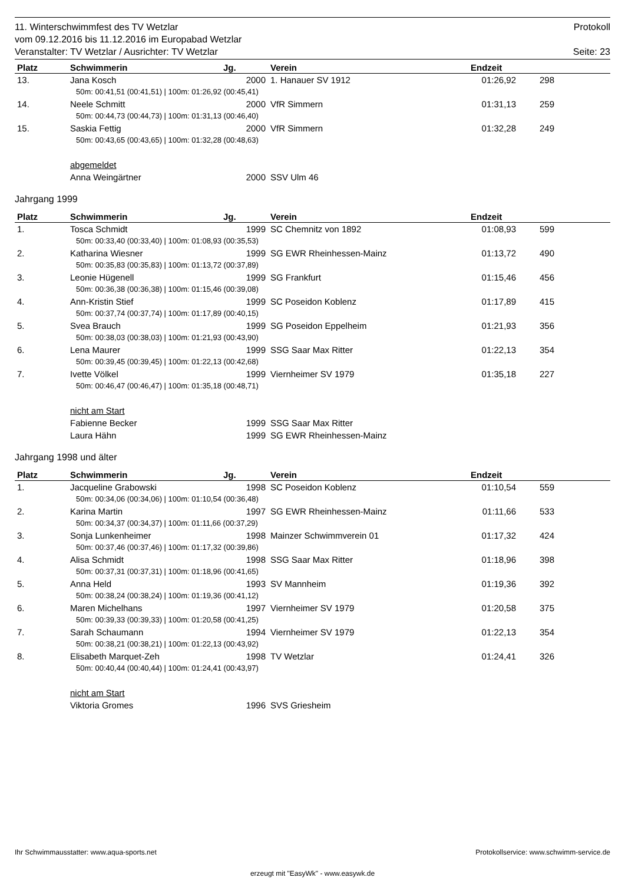11. Winterschwimmfest des TV Wetzlar Protokoll
vom 09.12.2016 bis 11.12.2016 im Europabad Wetzlar
Veranstalter: TV Wetzlar / Ausrichter: TV Wetzlar Seite: 23
| Platz | Schwimmerin | Jg. | Verein | Endzeit | | |
| --- | --- | --- | --- | --- | --- | --- |
| 13. | Jana Kosch | 2000 | 1. Hanauer SV 1912 | 01:26,92 | 298 | |
| 50m: 00:41,51 (00:41,51) / 100m: 01:26,92 (00:45,41) | | | | | | |
| 14. | Neele Schmitt | 2000 | VfR Simmern | 01:31,13 | 259 | |
| 50m: 00:44,73 (00:44,73) / 100m: 01:31,13 (00:46,40) | | | | | | |
| 15. | Saskia Fettig | 2000 | VfR Simmern | 01:32,28 | 249 | |
| 50m: 00:43,65 (00:43,65) / 100m: 01:32,28 (00:48,63) | | | | | | |
| | abgemeldet | | | | | |
| | Anna Weingärtner | 2000 | SSV Ulm 46 | | | |
Jahrgang 1999
| Platz | Schwimmerin | Jg. | Verein | Endzeit | | |
| --- | --- | --- | --- | --- | --- | --- |
| 1. | Tosca Schmidt | 1999 | SC Chemnitz von 1892 | 01:08,93 | 599 | |
| 50m: 00:33,40 (00:33,40) / 100m: 01:08,93 (00:35,53) | | | | | | |
| 2. | Katharina Wiesner | 1999 | SG EWR Rheinhessen-Mainz | 01:13,72 | 490 | |
| 50m: 00:35,83 (00:35,83) / 100m: 01:13,72 (00:37,89) | | | | | | |
| 3. | Leonie Hügenell | 1999 | SG Frankfurt | 01:15,46 | 456 | |
| 50m: 00:36,38 (00:36,38) / 100m: 01:15,46 (00:39,08) | | | | | | |
| 4. | Ann-Kristin Stief | 1999 | SC Poseidon Koblenz | 01:17,89 | 415 | |
| 50m: 00:37,74 (00:37,74) / 100m: 01:17,89 (00:40,15) | | | | | | |
| 5. | Svea Brauch | 1999 | SG Poseidon Eppelheim | 01:21,93 | 356 | |
| 50m: 00:38,03 (00:38,03) / 100m: 01:21,93 (00:43,90) | | | | | | |
| 6. | Lena Maurer | 1999 | SSG Saar Max Ritter | 01:22,13 | 354 | |
| 50m: 00:39,45 (00:39,45) / 100m: 01:22,13 (00:42,68) | | | | | | |
| 7. | Ivette Völkel | 1999 | Viernheimer SV 1979 | 01:35,18 | 227 | |
| 50m: 00:46,47 (00:46,47) / 100m: 01:35,18 (00:48,71) | | | | | | |
| | nicht am Start | | | | | |
| | Fabienne Becker | 1999 | SSG Saar Max Ritter | | | |
| | Laura Hähn | 1999 | SG EWR Rheinhessen-Mainz | | | |
Jahrgang 1998 und älter
| Platz | Schwimmerin | Jg. | Verein | Endzeit | | |
| --- | --- | --- | --- | --- | --- | --- |
| 1. | Jacqueline Grabowski | 1998 | SC Poseidon Koblenz | 01:10,54 | 559 | |
| 50m: 00:34,06 (00:34,06) / 100m: 01:10,54 (00:36,48) | | | | | | |
| 2. | Karina Martin | 1997 | SG EWR Rheinhessen-Mainz | 01:11,66 | 533 | |
| 50m: 00:34,37 (00:34,37) / 100m: 01:11,66 (00:37,29) | | | | | | |
| 3. | Sonja Lunkenheimer | 1998 | Mainzer Schwimmverein 01 | 01:17,32 | 424 | |
| 50m: 00:37,46 (00:37,46) / 100m: 01:17,32 (00:39,86) | | | | | | |
| 4. | Alisa Schmidt | 1998 | SSG Saar Max Ritter | 01:18,96 | 398 | |
| 50m: 00:37,31 (00:37,31) / 100m: 01:18,96 (00:41,65) | | | | | | |
| 5. | Anna Held | 1993 | SV Mannheim | 01:19,36 | 392 | |
| 50m: 00:38,24 (00:38,24) / 100m: 01:19,36 (00:41,12) | | | | | | |
| 6. | Maren Michelhans | 1997 | Viernheimer SV 1979 | 01:20,58 | 375 | |
| 50m: 00:39,33 (00:39,33) / 100m: 01:20,58 (00:41,25) | | | | | | |
| 7. | Sarah Schaumann | 1994 | Viernheimer SV 1979 | 01:22,13 | 354 | |
| 50m: 00:38,21 (00:38,21) / 100m: 01:22,13 (00:43,92) | | | | | | |
| 8. | Elisabeth Marquet-Zeh | 1998 | TV Wetzlar | 01:24,41 | 326 | |
| 50m: 00:40,44 (00:40,44) / 100m: 01:24,41 (00:43,97) | | | | | | |
| | nicht am Start | | | | | |
| | Viktoria Gromes | 1996 | SVS Griesheim | | | |
Ihr Schwimmausstatter: www.aqua-sports.net Protokollservice: www.schwimm-service.de
erzeugt mit "EasyWk" - www.easywk.de